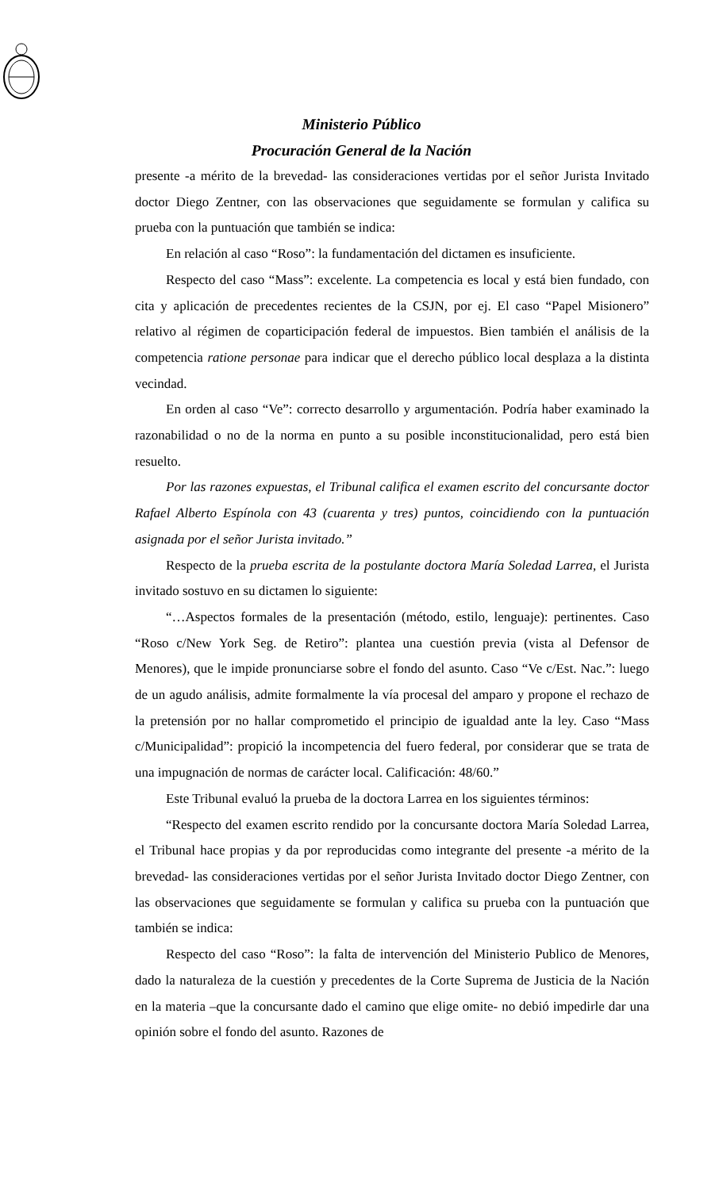Ministerio Público
Procuración General de la Nación
presente -a mérito de la brevedad- las consideraciones vertidas por el señor Jurista Invitado doctor Diego Zentner, con las observaciones que seguidamente se formulan y califica su prueba con la puntuación que también se indica:
En relación al caso “Roso”: la fundamentación del dictamen es insuficiente.
Respecto del caso “Mass”: excelente. La competencia es local y está bien fundado, con cita y aplicación de precedentes recientes de la CSJN, por ej. El caso “Papel Misionero” relativo al régimen de coparticipación federal de impuestos. Bien también el análisis de la competencia ratione personae para indicar que el derecho público local desplaza a la distinta vecindad.
En orden al caso “Ve”: correcto desarrollo y argumentación. Podría haber examinado la razonabilidad o no de la norma en punto a su posible inconstitucionalidad, pero está bien resuelto.
Por las razones expuestas, el Tribunal califica el examen escrito del concursante doctor Rafael Alberto Espínola con 43 (cuarenta y tres) puntos, coincidiendo con la puntuación asignada por el señor Jurista invitado.”
Respecto de la prueba escrita de la postulante doctora María Soledad Larrea, el Jurista invitado sostuvo en su dictamen lo siguiente:
“…Aspectos formales de la presentación (método, estilo, lenguaje): pertinentes. Caso “Roso c/New York Seg. de Retiro”: plantea una cuestión previa (vista al Defensor de Menores), que le impide pronunciarse sobre el fondo del asunto. Caso “Ve c/Est. Nac.”: luego de un agudo análisis, admite formalmente la vía procesal del amparo y propone el rechazo de la pretensión por no hallar comprometido el principio de igualdad ante la ley. Caso “Mass c/Municipalidad”: propició la incompetencia del fuero federal, por considerar que se trata de una impugnación de normas de carácter local. Calificación: 48/60.”
Este Tribunal evaluó la prueba de la doctora Larrea en los siguientes términos:
“Respecto del examen escrito rendido por la concursante doctora María Soledad Larrea, el Tribunal hace propias y da por reproducidas como integrante del presente -a mérito de la brevedad- las consideraciones vertidas por el señor Jurista Invitado doctor Diego Zentner, con las observaciones que seguidamente se formulan y califica su prueba con la puntuación que también se indica:
Respecto del caso “Roso”: la falta de intervención del Ministerio Publico de Menores, dado la naturaleza de la cuestión y precedentes de la Corte Suprema de Justicia de la Nación en la materia –que la concursante dado el camino que elige omite- no debió impedirle dar una opinión sobre el fondo del asunto. Razones de